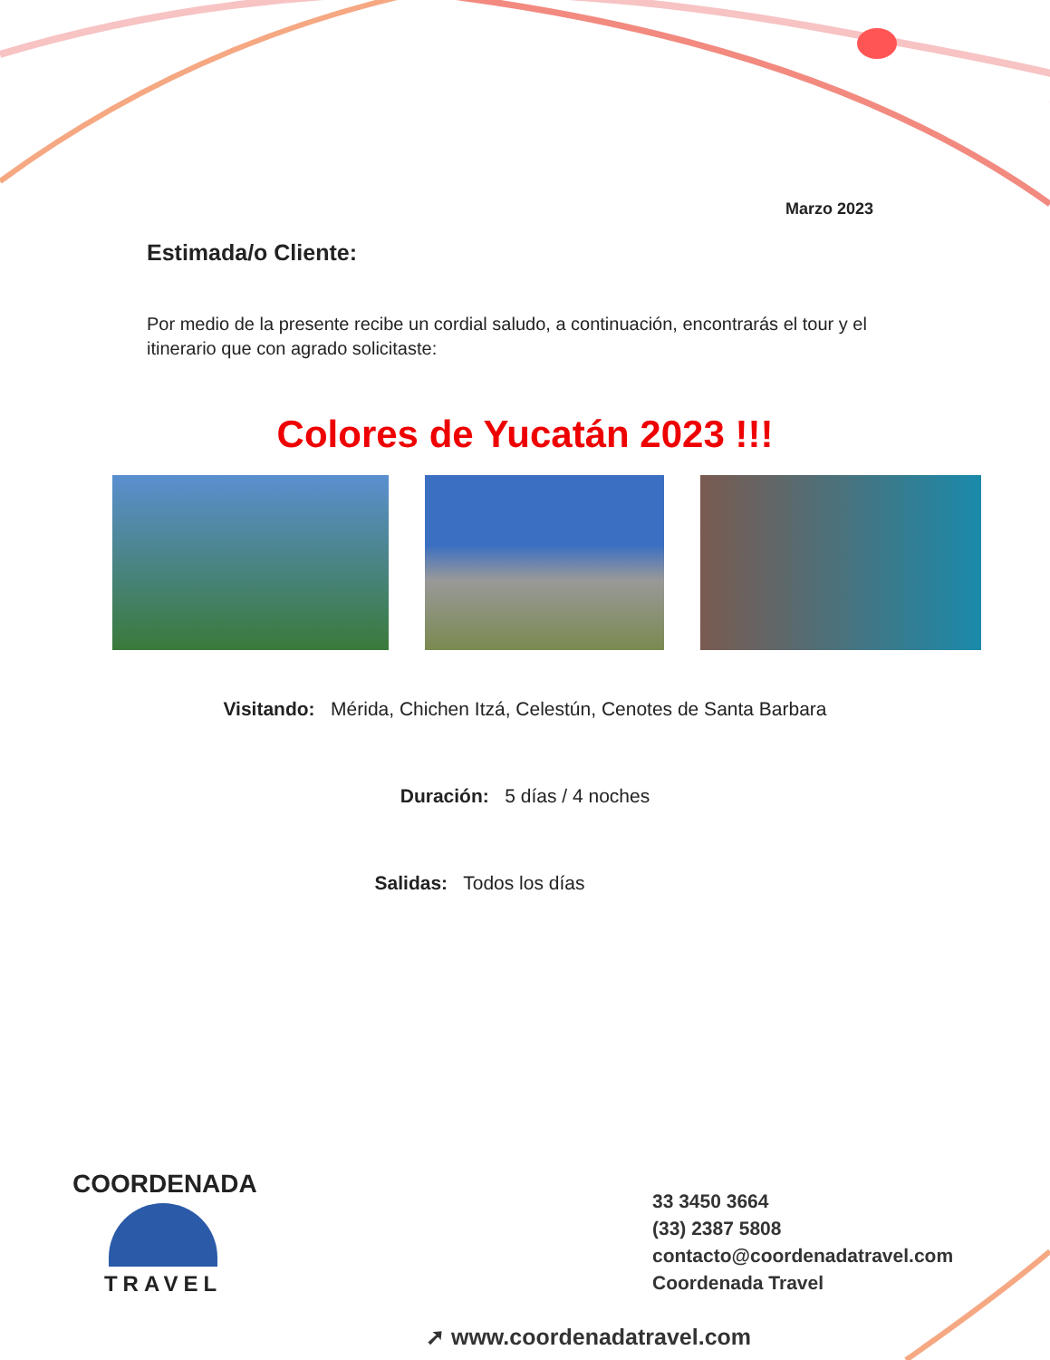Marzo 2023
Estimada/o Cliente:
Por medio de la presente recibe un cordial saludo, a continuación, encontrarás el tour y el itinerario que con agrado solicitaste:
Colores de Yucatán 2023 !!!
Visitando: Mérida, Chichen Itzá, Celestún, Cenotes de Santa Barbara
Duración: 5 días / 4 noches
Salidas: Todos los días
COORDENADA
TRAVEL
33 3450 3664
(33) 2387 5808
contacto@coordenadatravel.com
Coordenada Travel
➚ www.coordenadatravel.com